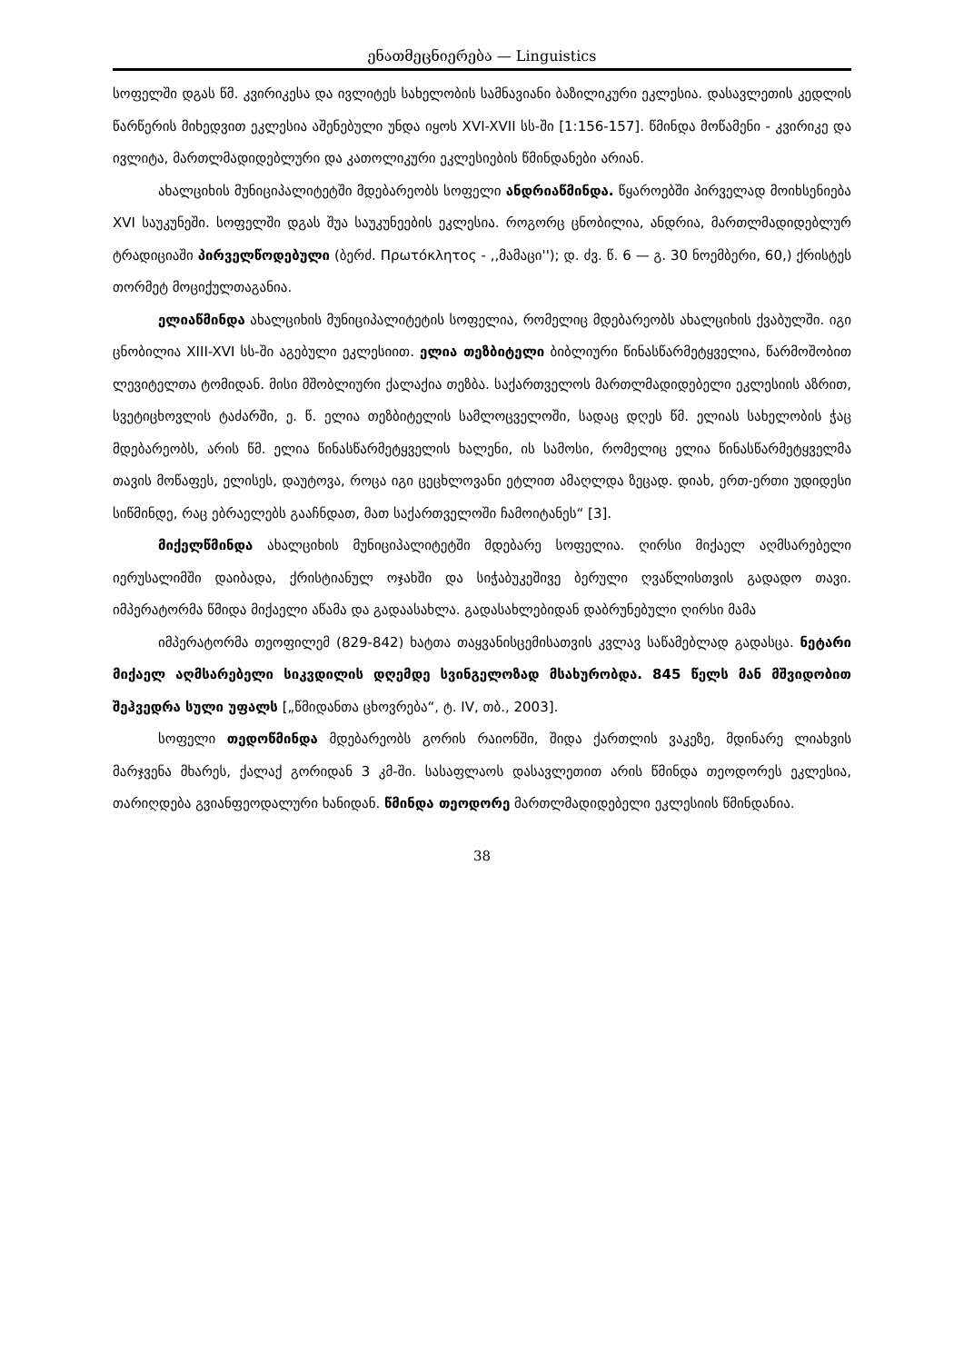ენათმეცნიერება — Linguistics
სოფელში დგას წმ. კვირიკესა და ივლიტეს სახელობის სამნავიანი ბაზილიკური ეკლესია. დასავლეთის კედლის წარწერის მიხედვით ეკლესია აშენებული უნდა იყოს XVI-XVII სს-ში [1:156-157]. წმინდა მოწამენი - კვირიკე და ივლიტა, მართლმადიდებლური და კათოლიკური ეკლესიების წმინდანები არიან.
ახალციხის მუნიციპალიტეტში მდებარეობს სოფელი ანდრიაწმინდა. წყაროებში პირველად მოიხსენიება XVI საუკუნეში. სოფელში დგას შუა საუკუნეების ეკლესია. როგორც ცნობილია, ანდრია, მართლმადიდებლურ ტრადიციაში პირველწოდებული (ბერძ. Πρωτόκλητος - ,,მამაცი''); დ. ძვ. წ. 6 — გ. 30 ნოემბერი, 60,) ქრისტეს თორმეტ მოციქულთაგანია.
ელიაწმინდა ახალციხის მუნიციპალიტეტის სოფელია, რომელიც მდებარეობს ახალციხის ქვაბულში. იგი ცნობილია XIII-XVI სს-ში აგებული ეკლესიით. ელია თეზბიტელი ბიბლიური წინასწარმეტყველია, წარმოშობით ლევიტელთა ტომიდან. მისი მშობლიური ქალაქია თეზბა. საქართველოს მართლმადიდებელი ეკლესიის აზრით, სვეტიცხოვლის ტაძარში, ე. წ. ელია თეზბიტელის სამლოცველოში, სადაც დღეს წმ. ელიას სახელობის ჭაც მდებარეობს, არის წმ. ელია წინასწარმეტყველის ხალენი, ის სამოსი, რომელიც ელია წინასწარმეტყველმა თავის მოწაფეს, ელისეს, დაუტოვა, როცა იგი ცეცხლოვანი ეტლით ამაღლდა ზეცად. დიახ, ერთ-ერთი უდიდესი სიწმინდე, რაც ებრაელებს გააჩნდათ, მათ საქართველოში ჩამოიტანეს“ [3].
მიქელწმინდა ახალციხის მუნიციპალიტეტში მდებარე სოფელია. ღირსი მიქაელ აღმსარებელი იერუსალიმში დაიბადა, ქრისტიანულ ოჯახში და სიჭაბუკეშივე ბერული ღვაწლისთვის გადადო თავი. იმპერატორმა წმიდა მიქაელი აწამა და გადაასახლა. გადასახლებიდან დაბრუნებული ღირსი მამა
იმპერატორმა თეოფილემ (829-842) ხატთა თაყვანისცემისათვის კვლავ საწამებლად გადასცა. ნეტარი მიქაელ აღმსარებელი სიკვდილის დღემდე სვინგელოზად მსახურობდა. 845 წელს მან მშვიდობით შეჰვედრა სული უფალს [„წმიდანთა ცხოვრება“, ტ. IV, თბ., 2003].
სოფელი თედოწმინდა მდებარეობს გორის რაიონში, შიდა ქართლის ვაკეზე, მდინარე ლიახვის მარჯვენა მხარეს, ქალაქ გორიდან 3 კმ-ში. სასაფლაოს დასავლეთით არის წმინდა თეოდორეს ეკლესია, თარიღდება გვიანფეოდალური ხანიდან. წმინდა თეოდორე მართლმადიდებელი ეკლესიის წმინდანია.
38